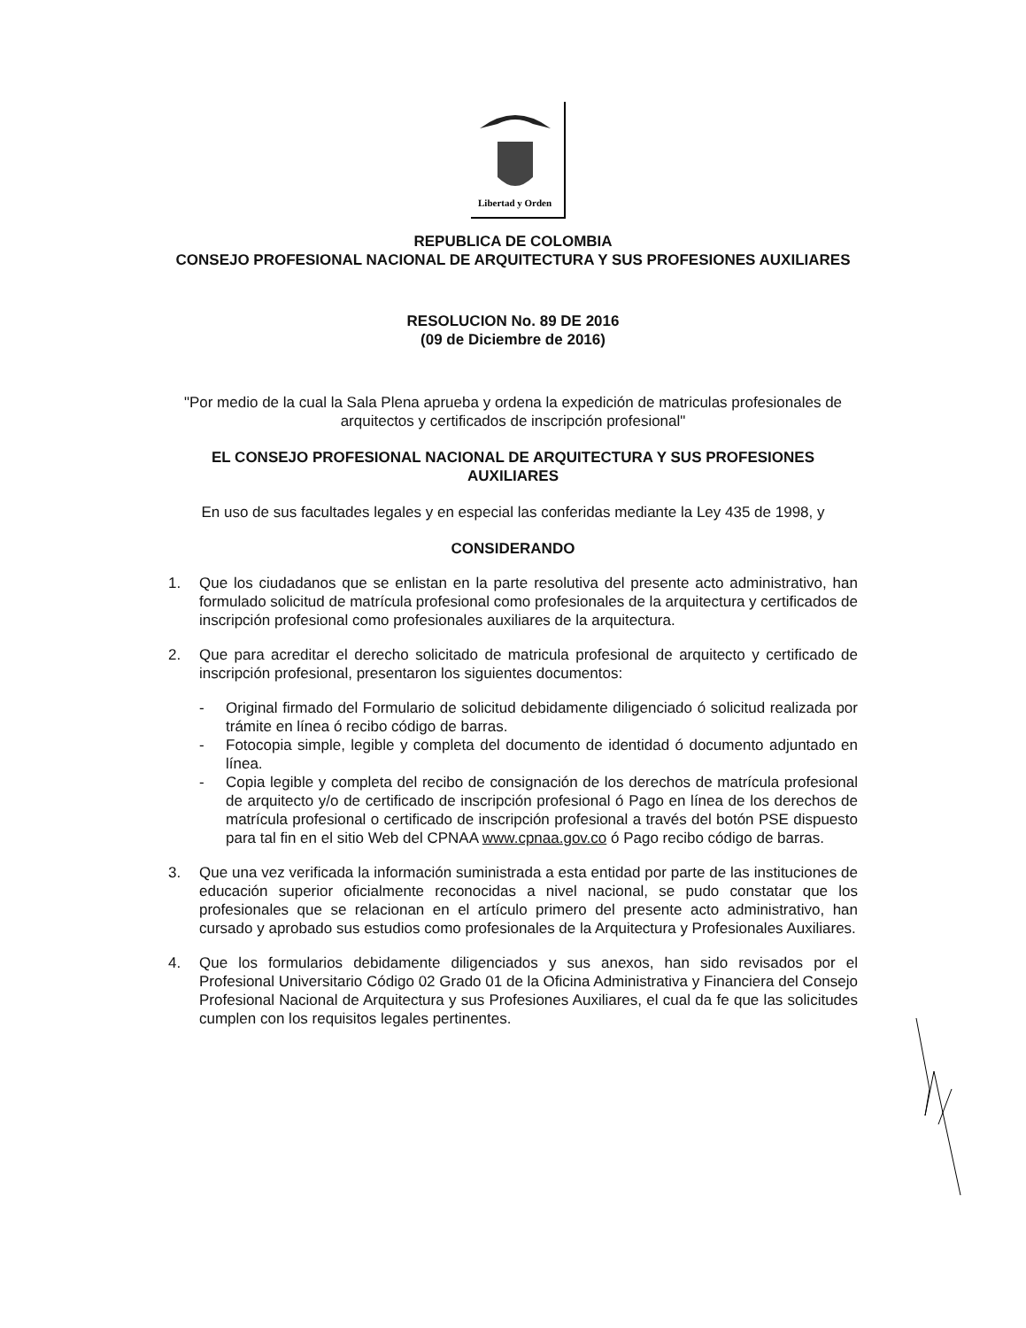Libertad y Orden
REPUBLICA DE COLOMBIA
CONSEJO PROFESIONAL NACIONAL DE ARQUITECTURA Y SUS PROFESIONES AUXILIARES
RESOLUCION No. 89 DE 2016
(09 de Diciembre de 2016)
"Por medio de la cual la Sala Plena aprueba y ordena la expedición de matriculas profesionales de arquitectos y certificados de inscripción profesional"
EL CONSEJO PROFESIONAL NACIONAL DE ARQUITECTURA Y SUS PROFESIONES AUXILIARES
En uso de sus facultades legales y en especial las conferidas mediante la Ley 435 de 1998, y
CONSIDERANDO
1. Que los ciudadanos que se enlistan en la parte resolutiva del presente acto administrativo, han formulado solicitud de matrícula profesional como profesionales de la arquitectura y certificados de inscripción profesional como profesionales auxiliares de la arquitectura.
2. Que para acreditar el derecho solicitado de matricula profesional de arquitecto y certificado de inscripción profesional, presentaron los siguientes documentos:
- Original firmado del Formulario de solicitud debidamente diligenciado ó solicitud realizada por trámite en línea ó recibo código de barras.
- Fotocopia simple, legible y completa del documento de identidad ó documento adjuntado en línea.
- Copia legible y completa del recibo de consignación de los derechos de matrícula profesional de arquitecto y/o de certificado de inscripción profesional ó Pago en línea de los derechos de matrícula profesional o certificado de inscripción profesional a través del botón PSE dispuesto para tal fin en el sitio Web del CPNAA www.cpnaa.gov.co ó Pago recibo código de barras.
3. Que una vez verificada la información suministrada a esta entidad por parte de las instituciones de educación superior oficialmente reconocidas a nivel nacional, se pudo constatar que los profesionales que se relacionan en el artículo primero del presente acto administrativo, han cursado y aprobado sus estudios como profesionales de la Arquitectura y Profesionales Auxiliares.
4. Que los formularios debidamente diligenciados y sus anexos, han sido revisados por el Profesional Universitario Código 02 Grado 01 de la Oficina Administrativa y Financiera del Consejo Profesional Nacional de Arquitectura y sus Profesiones Auxiliares, el cual da fe que las solicitudes cumplen con los requisitos legales pertinentes.